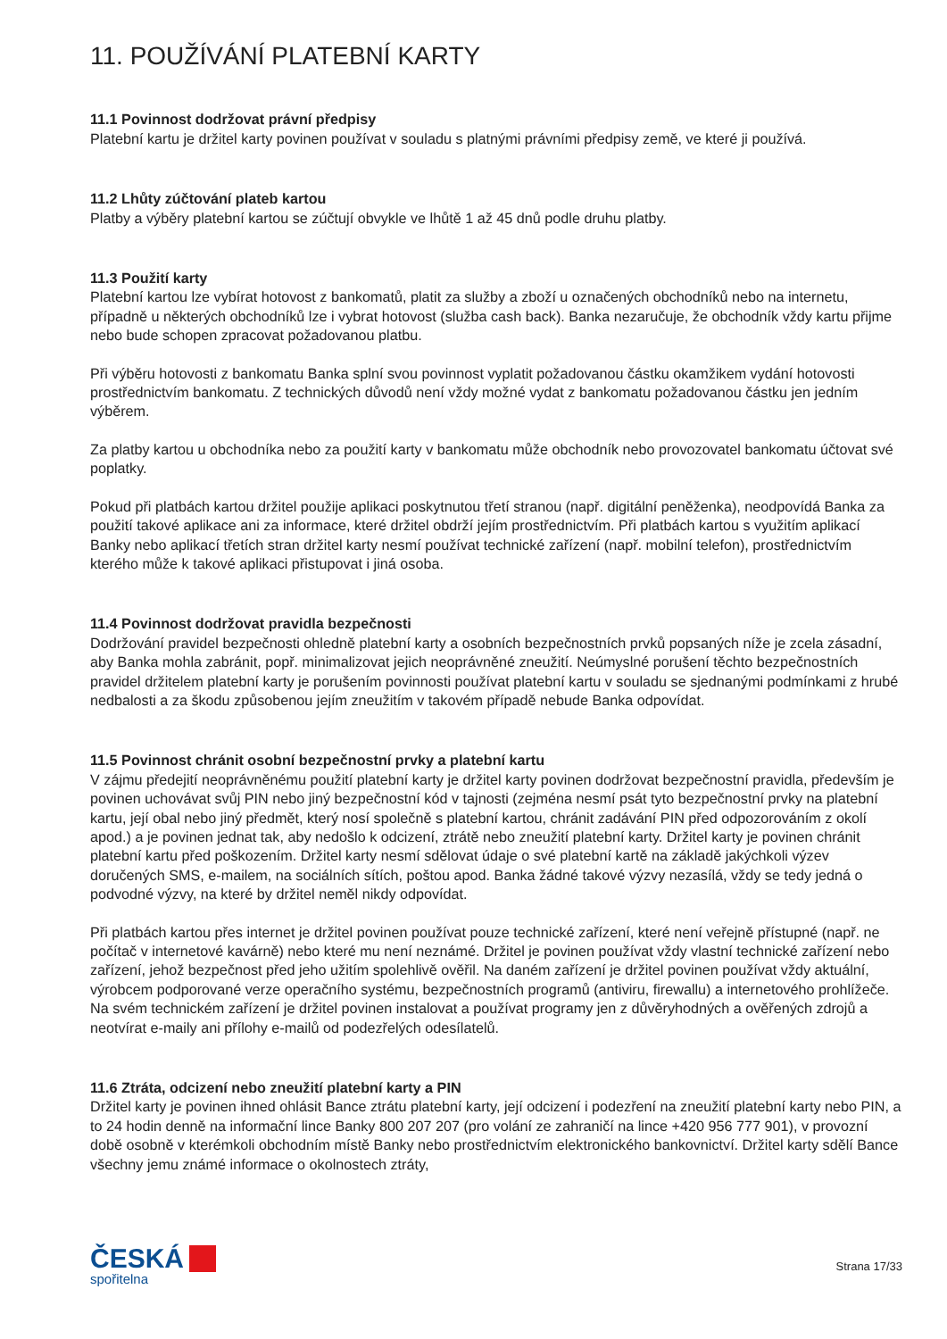11. POUŽÍVÁNÍ PLATEBNÍ KARTY
11.1 Povinnost dodržovat právní předpisy
Platební kartu je držitel karty povinen používat v souladu s platnými právními předpisy země, ve které ji používá.
11.2 Lhůty zúčtování plateb kartou
Platby a výběry platební kartou se zúčtují obvykle ve lhůtě 1 až 45 dnů podle druhu platby.
11.3 Použití karty
Platební kartou lze vybírat hotovost z bankomatů, platit za služby a zboží u označených obchodníků nebo na internetu, případně u některých obchodníků lze i vybrat hotovost (služba cash back). Banka nezaručuje, že obchodník vždy kartu přijme nebo bude schopen zpracovat požadovanou platbu.
Při výběru hotovosti z bankomatu Banka splní svou povinnost vyplatit požadovanou částku okamžikem vydání hotovosti prostřednictvím bankomatu. Z technických důvodů není vždy možné vydat z bankomatu požadovanou částku jen jedním výběrem.
Za platby kartou u obchodníka nebo za použití karty v bankomatu může obchodník nebo provozovatel bankomatu účtovat své poplatky.
Pokud při platbách kartou držitel použije aplikaci poskytnutou třetí stranou (např. digitální peněženka), neodpovídá Banka za použití takové aplikace ani za informace, které držitel obdrží jejím prostřednictvím. Při platbách kartou s využitím aplikací Banky nebo aplikací třetích stran držitel karty nesmí používat technické zařízení (např. mobilní telefon), prostřednictvím kterého může k takové aplikaci přistupovat i jiná osoba.
11.4 Povinnost dodržovat pravidla bezpečnosti
Dodržování pravidel bezpečnosti ohledně platební karty a osobních bezpečnostních prvků popsaných níže je zcela zásadní, aby Banka mohla zabránit, popř. minimalizovat jejich neoprávněné zneužití. Neúmyslné porušení těchto bezpečnostních pravidel držitelem platební karty je porušením povinnosti používat platební kartu v souladu se sjednanými podmínkami z hrubé nedbalosti a za škodu způsobenou jejím zneužitím v takovém případě nebude Banka odpovídat.
11.5 Povinnost chránit osobní bezpečnostní prvky a platební kartu
V zájmu předejití neoprávněnému použití platební karty je držitel karty povinen dodržovat bezpečnostní pravidla, především je povinen uchovávat svůj PIN nebo jiný bezpečnostní kód v tajnosti (zejména nesmí psát tyto bezpečnostní prvky na platební kartu, její obal nebo jiný předmět, který nosí společně s platební kartou, chránit zadávání PIN před odpozorováním z okolí apod.) a je povinen jednat tak, aby nedošlo k odcizení, ztrátě nebo zneužití platební karty. Držitel karty je povinen chránit platební kartu před poškozením. Držitel karty nesmí sdělovat údaje o své platební kartě na základě jakýchkoli výzev doručených SMS, e-mailem, na sociálních sítích, poštou apod. Banka žádné takové výzvy nezasílá, vždy se tedy jedná o podvodné výzvy, na které by držitel neměl nikdy odpovídat.
Při platbách kartou přes internet je držitel povinen používat pouze technické zařízení, které není veřejně přístupné (např. ne počítač v internetové kavárně) nebo které mu není neznámé. Držitel je povinen používat vždy vlastní technické zařízení nebo zařízení, jehož bezpečnost před jeho užitím spolehlivě ověřil. Na daném zařízení je držitel povinen používat vždy aktuální, výrobcem podporované verze operačního systému, bezpečnostních programů (antiviru, firewallu) a internetového prohlížeče. Na svém technickém zařízení je držitel povinen instalovat a používat programy jen z důvěryhodných a ověřených zdrojů a neotvírat e-maily ani přílohy e-mailů od podezřelých odesílatelů.
11.6 Ztráta, odcizení nebo zneužití platební karty a PIN
Držitel karty je povinen ihned ohlásit Bance ztrátu platební karty, její odcizení i podezření na zneužití platební karty nebo PIN, a to 24 hodin denně na informační lince Banky 800 207 207 (pro volání ze zahraničí na lince +420 956 777 901), v provozní době osobně v kterémkoli obchodním místě Banky nebo prostřednictvím elektronického bankovnictví. Držitel karty sdělí Bance všechny jemu známé informace o okolnostech ztráty,
ČESKÁ
spořitelna
Strana 17/33